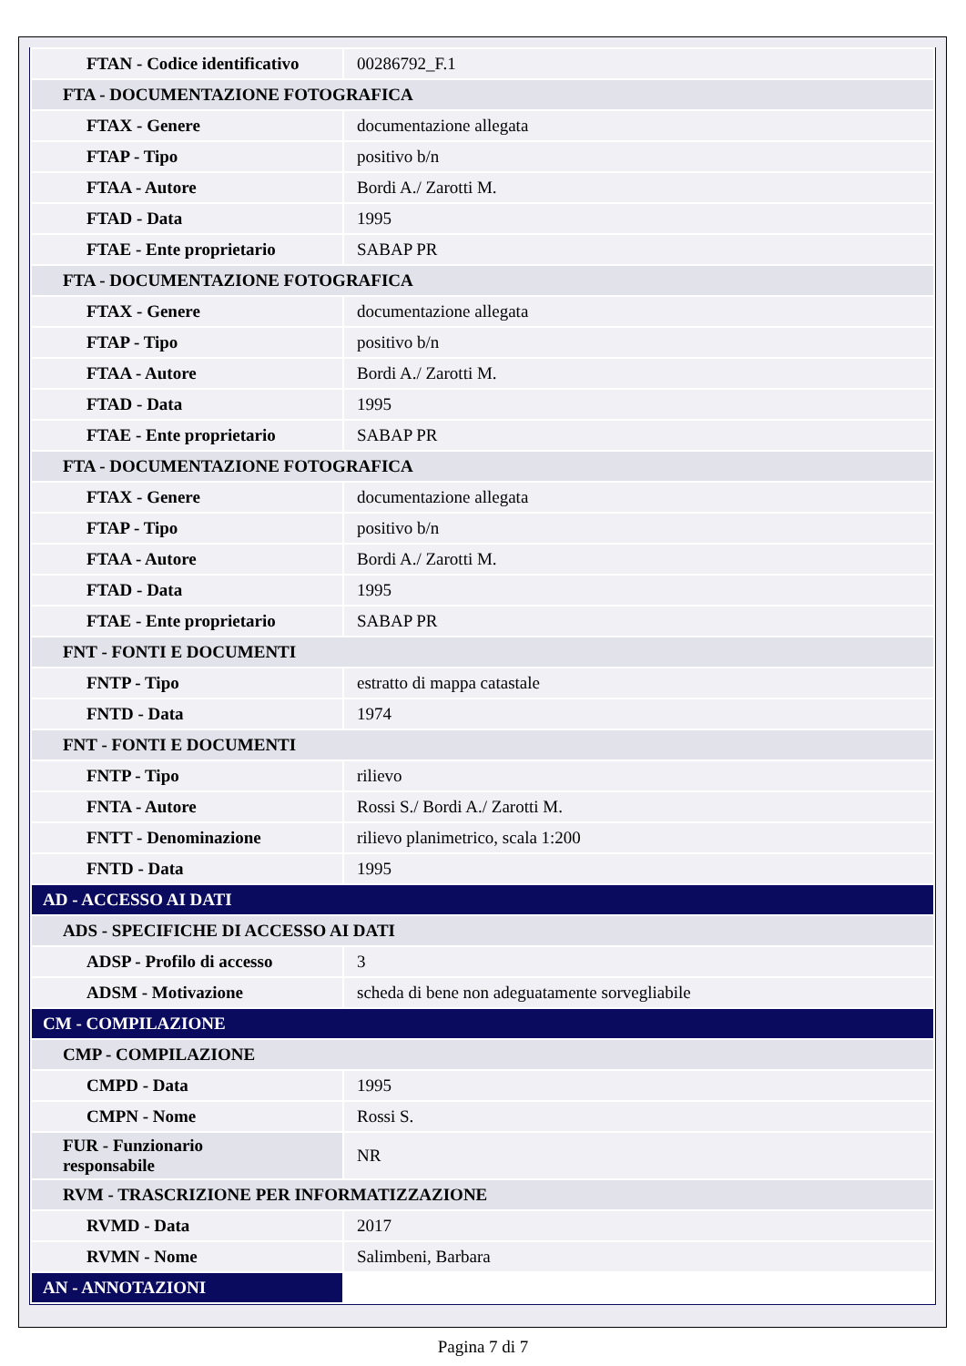| FTAN - Codice identificativo | 00286792_F.1 |
| FTA - DOCUMENTAZIONE FOTOGRAFICA | |
| FTAX - Genere | documentazione allegata |
| FTAP - Tipo | positivo b/n |
| FTAA - Autore | Bordi A./ Zarotti M. |
| FTAD - Data | 1995 |
| FTAE - Ente proprietario | SABAP PR |
| FTA - DOCUMENTAZIONE FOTOGRAFICA | |
| FTAX - Genere | documentazione allegata |
| FTAP - Tipo | positivo b/n |
| FTAA - Autore | Bordi A./ Zarotti M. |
| FTAD - Data | 1995 |
| FTAE - Ente proprietario | SABAP PR |
| FTA - DOCUMENTAZIONE FOTOGRAFICA | |
| FTAX - Genere | documentazione allegata |
| FTAP - Tipo | positivo b/n |
| FTAA - Autore | Bordi A./ Zarotti M. |
| FTAD - Data | 1995 |
| FTAE - Ente proprietario | SABAP PR |
| FNT - FONTI E DOCUMENTI | |
| FNTP - Tipo | estratto di mappa catastale |
| FNTD - Data | 1974 |
| FNT - FONTI E DOCUMENTI | |
| FNTP - Tipo | rilievo |
| FNTA - Autore | Rossi S./ Bordi A./ Zarotti M. |
| FNTT - Denominazione | rilievo planimetrico, scala 1:200 |
| FNTD - Data | 1995 |
| AD - ACCESSO AI DATI | |
| ADS - SPECIFICHE DI ACCESSO AI DATI | |
| ADSP - Profilo di accesso | 3 |
| ADSM - Motivazione | scheda di bene non adeguatamente sorvegliabile |
| CM - COMPILAZIONE | |
| CMP - COMPILAZIONE | |
| CMPD - Data | 1995 |
| CMPN - Nome | Rossi S. |
| FUR - Funzionario responsabile | NR |
| RVM - TRASCRIZIONE PER INFORMATIZZAZIONE | |
| RVMD - Data | 2017 |
| RVMN - Nome | Salimbeni, Barbara |
| AN - ANNOTAZIONI | |
Pagina 7 di 7